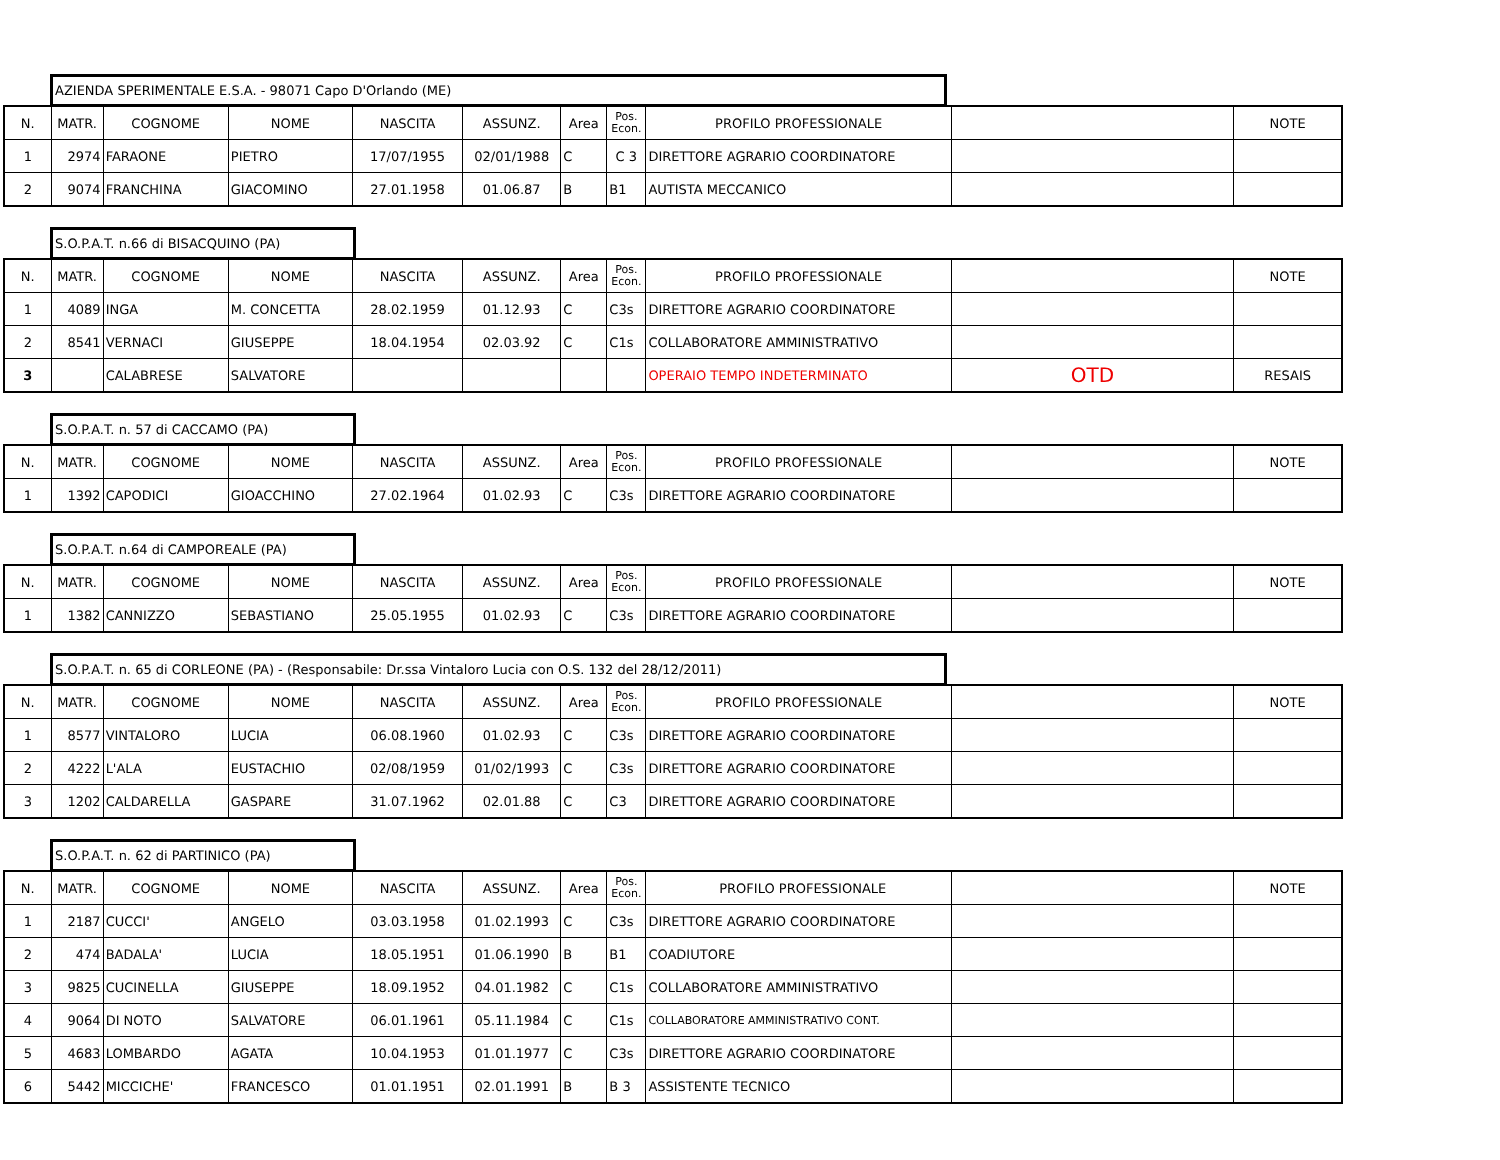AZIENDA SPERIMENTALE E.S.A. - 98071 Capo D'Orlando (ME)
| N. | MATR. | COGNOME | NOME | NASCITA | ASSUNZ. | Area | Pos. Econ. | PROFILO PROFESSIONALE | | NOTE |
| --- | --- | --- | --- | --- | --- | --- | --- | --- | --- | --- |
| 1 | 2974 | FARAONE | PIETRO | 17/07/1955 | 02/01/1988 | C | C 3 | DIRETTORE AGRARIO COORDINATORE | | |
| 2 | 9074 | FRANCHINA | GIACOMINO | 27.01.1958 | 01.06.87 | B | B1 | AUTISTA MECCANICO | | |
S.O.P.A.T. n.66 di BISACQUINO (PA)
| N. | MATR. | COGNOME | NOME | NASCITA | ASSUNZ. | Area | Pos. Econ. | PROFILO PROFESSIONALE | | NOTE |
| --- | --- | --- | --- | --- | --- | --- | --- | --- | --- | --- |
| 1 | 4089 | INGA | M. CONCETTA | 28.02.1959 | 01.12.93 | C | C3s | DIRETTORE AGRARIO COORDINATORE | | |
| 2 | 8541 | VERNACI | GIUSEPPE | 18.04.1954 | 02.03.92 | C | C1s | COLLABORATORE AMMINISTRATIVO | | |
| 3 | | CALABRESE | SALVATORE | | | | | OPERAIO TEMPO INDETERMINATO | OTD | RESAIS |
S.O.P.A.T. n. 57 di CACCAMO (PA)
| N. | MATR. | COGNOME | NOME | NASCITA | ASSUNZ. | Area | Pos. Econ. | PROFILO PROFESSIONALE | | NOTE |
| --- | --- | --- | --- | --- | --- | --- | --- | --- | --- | --- |
| 1 | 1392 | CAPODICI | GIOACCHINO | 27.02.1964 | 01.02.93 | C | C3s | DIRETTORE AGRARIO COORDINATORE | | |
S.O.P.A.T. n.64 di CAMPOREALE (PA)
| N. | MATR. | COGNOME | NOME | NASCITA | ASSUNZ. | Area | Pos. Econ. | PROFILO PROFESSIONALE | | NOTE |
| --- | --- | --- | --- | --- | --- | --- | --- | --- | --- | --- |
| 1 | 1382 | CANNIZZO | SEBASTIANO | 25.05.1955 | 01.02.93 | C | C3s | DIRETTORE AGRARIO COORDINATORE | | |
S.O.P.A.T. n. 65 di CORLEONE (PA) - (Responsabile: Dr.ssa Vintaloro Lucia con O.S. 132 del 28/12/2011)
| N. | MATR. | COGNOME | NOME | NASCITA | ASSUNZ. | Area | Pos. Econ. | PROFILO PROFESSIONALE | | NOTE |
| --- | --- | --- | --- | --- | --- | --- | --- | --- | --- | --- |
| 1 | 8577 | VINTALORO | LUCIA | 06.08.1960 | 01.02.93 | C | C3s | DIRETTORE AGRARIO COORDINATORE | | |
| 2 | 4222 | L'ALA | EUSTACHIO | 02/08/1959 | 01/02/1993 | C | C3s | DIRETTORE AGRARIO COORDINATORE | | |
| 3 | 1202 | CALDARELLA | GASPARE | 31.07.1962 | 02.01.88 | C | C3 | DIRETTORE AGRARIO COORDINATORE | | |
S.O.P.A.T. n. 62 di PARTINICO (PA)
| N. | MATR. | COGNOME | NOME | NASCITA | ASSUNZ. | Area | Pos. Econ. | PROFILO PROFESSIONALE | | NOTE |
| --- | --- | --- | --- | --- | --- | --- | --- | --- | --- | --- |
| 1 | 2187 | CUCCI' | ANGELO | 03.03.1958 | 01.02.1993 | C | C3s | DIRETTORE AGRARIO COORDINATORE | | |
| 2 | 474 | BADALA' | LUCIA | 18.05.1951 | 01.06.1990 | B | B1 | COADIUTORE | | |
| 3 | 9825 | CUCINELLA | GIUSEPPE | 18.09.1952 | 04.01.1982 | C | C1s | COLLABORATORE AMMINISTRATIVO | | |
| 4 | 9064 | DI NOTO | SALVATORE | 06.01.1961 | 05.11.1984 | C | C1s | COLLABORATORE AMMINISTRATIVO CONT. | | |
| 5 | 4683 | LOMBARDO | AGATA | 10.04.1953 | 01.01.1977 | C | C3s | DIRETTORE AGRARIO COORDINATORE | | |
| 6 | 5442 | MICCICHE' | FRANCESCO | 01.01.1951 | 02.01.1991 | B | B 3 | ASSISTENTE TECNICO | | |